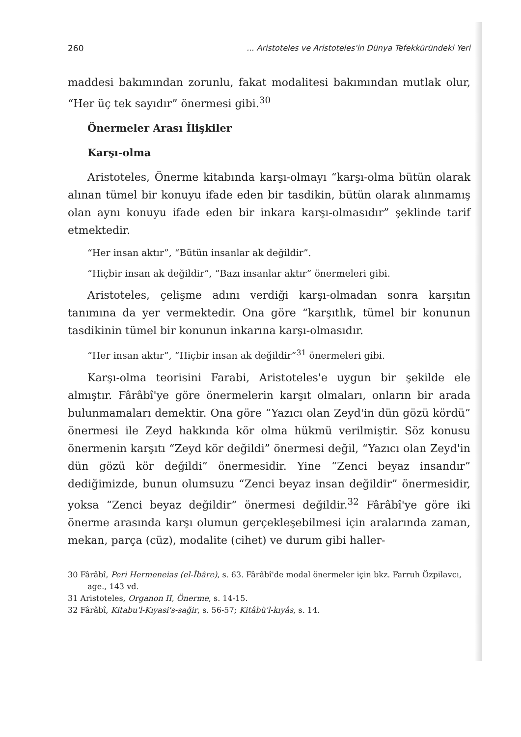260... Aristoteles ve Aristoteles'in Dünya Tefekküründeki Yeri
maddesi bakımından zorunlu, fakat modalitesi bakımından mutlak olur, “Her üç tek sayıdır” önermesi gibi.<sup>30</sup>
Önermeler Arası İlişkiler
Karşı-olma
Aristoteles, Önerme kitabında karşı-olmayı “karşı-olma bütün olarak alınan tümel bir konuyu ifade eden bir tasdikin, bütün olarak alınmamış olan aynı konuyu ifade eden bir inkara karşı-olmasıdır” şeklinde tarif etmektedir.
“Her insan aktır”, “Bütün insanlar ak değildir”.
“Hiçbir insan ak değildir”, “Bazı insanlar aktır” önermeleri gibi.
Aristoteles, çelişme adını verdiği karşı-olmadan sonra karşıtın tanımına da yer vermektedir. Ona göre “karşıtlık, tümel bir konunun tasdikinin tümel bir konunun inkarına karşı-olmasıdır.
“Her insan aktır”, “Hiçbir insan ak değildir”<sup>31</sup> önermeleri gibi.
Karşı-olma teorisini Farabi, Aristoteles'e uygun bir şekilde ele almıştır. Fârâbî'ye göre önermelerin karşıt olmaları, onların bir arada bulunmamaları demektir. Ona göre “Yazıcı olan Zeyd'in dün gözü kördü” önermesi ile Zeyd hakkında kör olma hükmü verilmiştir. Söz konusu önermenin karşıtı “Zeyd kör değildi” önermesi değil, “Yazıcı olan Zeyd'in dün gözü kör değildi” önermesidir. Yine “Zenci beyaz insandır” dediğimizde, bunun olumsuzu “Zenci beyaz insan değildir” önermesidir, yoksa “Zenci beyaz değildir” önermesi değildir.<sup>32</sup> Fârâbî'ye göre iki önerme arasında karşı olumun gerçekleşebilmesi için aralarında zaman, mekan, parça (cüz), modalite (cihet) ve durum gibi haller-
30 Fârâbî, Peri Hermeneias (el-İbâre), s. 63. Fârâbî'de modal önermeler için bkz. Farruh Özpilavcı, age., 143 vd.
31 Aristoteles, Organon II, Önerme, s. 14-15.
32 Fârâbî, Kitabu'l-Kıyasi's-sağir, s. 56-57; Kitâbü'l-kıyâs, s. 14.